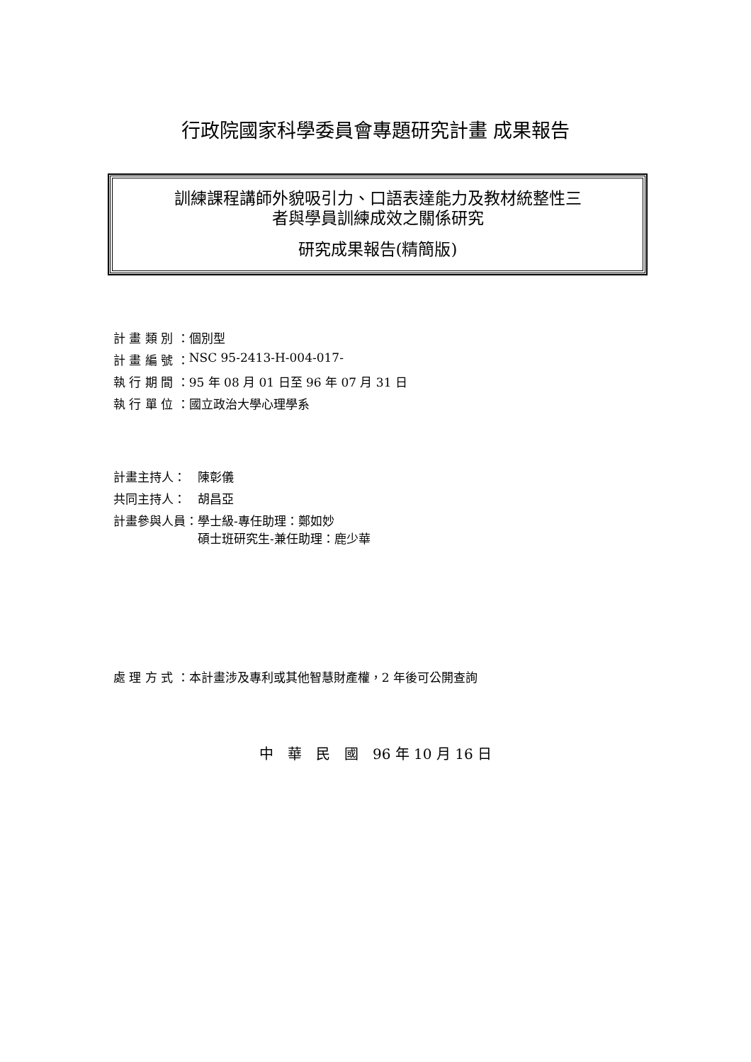行政院國家科學委員會專題研究計畫 成果報告
訓練課程講師外貌吸引力、口語表達能力及教材統整性三
者與學員訓練成效之關係研究
研究成果報告(精簡版)
| 計 畫 類 別 ： | 個別型 |
| 計 畫 編 號 ： | NSC 95-2413-H-004-017- |
| 執 行 期 間 ： | 95 年 08 月 01 日至 96 年 07 月 31 日 |
| 執 行 單 位 ： | 國立政治大學心理學系 |
| 計畫主持人： | 陳彰儀 |
| 共同主持人： | 胡昌亞 |
| 計畫參與人員： | 學士級-專任助理：鄭如妙 碩士班研究生-兼任助理：鹿少華 |
| 處 理 方 式 ： | 本計畫涉及專利或其他智慧財產權，2 年後可公開查詢 |
中　華　民　國　96 年 10 月 16 日